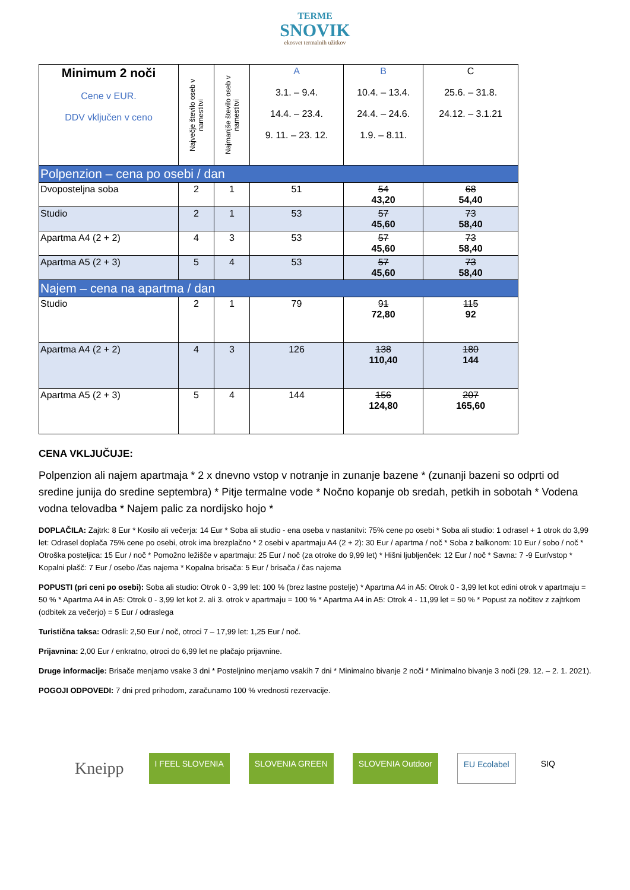TERME
SNOVIK
ekosvet termalnih užitkov
| Minimum 2 noči Cene v EUR. DDV vključen v ceno | Največje število oseb v namestitvi | Najmanjše število oseb v namestitvi | A 3.1. – 9.4. 14.4. – 23.4. 9. 11. – 23. 12. | B 10.4. – 13.4. 24.4. – 24.6. 1.9. – 8.11. | C 25.6. – 31.8. 24.12. – 3.1.21 |
| Polpenzion – cena po osebi / dan | | | | | |
| Dvoposteljna soba | 2 | 1 | 51 | 54 43,20 | 68 54,40 |
| Studio | 2 | 1 | 53 | 57 45,60 | 73 58,40 |
| Apartma A4 (2 + 2) | 4 | 3 | 53 | 57 45,60 | 73 58,40 |
| Apartma A5 (2 + 3) | 5 | 4 | 53 | 57 45,60 | 73 58,40 |
| Najem – cena na apartma / dan | | | | | |
| Studio | 2 | 1 | 79 | 91 72,80 | 115 92 |
| Apartma A4 (2 + 2) | 4 | 3 | 126 | 138 110,40 | 180 144 |
| Apartma A5 (2 + 3) | 5 | 4 | 144 | 156 124,80 | 207 165,60 |
CENA VKLJUČUJE:
Polpenzion ali najem apartmaja * 2 x dnevno vstop v notranje in zunanje bazene * (zunanji bazeni so odprti od sredine junija do sredine septembra) * Pitje termalne vode * Nočno kopanje ob sredah, petkih in sobotah * Vodena vodna telovadba * Najem palic za nordijsko hojo *
DOPLAČILA: Zajtrk: 8 Eur * Kosilo ali večerja: 14 Eur * Soba ali studio - ena oseba v nastanitvi: 75% cene po osebi * Soba ali studio: 1 odrasel + 1 otrok do 3,99 let: Odrasel doplača 75% cene po osebi, otrok ima brezplačno * 2 osebi v apartmaju A4 (2 + 2): 30 Eur / apartma / noč * Soba z balkonom: 10 Eur / sobo / noč * Otroška posteljica: 15 Eur / noč * Pomožno ležišče v apartmaju: 25 Eur / noč (za otroke do 9,99 let) * Hišni ljubljenček: 12 Eur / noč * Savna: 7 -9 Eur/vstop * Kopalni plašč: 7 Eur / osebo /čas najema * Kopalna brisača: 5 Eur / brisača / čas najema
POPUSTI (pri ceni po osebi): Soba ali studio: Otrok 0 - 3,99 let: 100 % (brez lastne postelje) * Apartma A4 in A5: Otrok 0 - 3,99 let kot edini otrok v apartmaju = 50 % * Apartma A4 in A5: Otrok 0 - 3,99 let kot 2. ali 3. otrok v apartmaju = 100 % * Apartma A4 in A5: Otrok 4 - 11,99 let = 50 % * Popust za nočitev z zajtrkom (odbitek za večerjo) = 5 Eur / odraslega
Turistična taksa: Odrasli: 2,50 Eur / noč, otroci 7 – 17,99 let: 1,25 Eur / noč.
Prijavnina: 2,00 Eur / enkratno, otroci do 6,99 let ne plačajo prijavnine.
Druge informacije: Brisače menjamo vsake 3 dni * Posteljnino menjamo vsakih 7 dni * Minimalno bivanje 2 noči * Minimalno bivanje 3 noči (29. 12. – 2. 1. 2021).
POGOJI ODPOVEDI: 7 dni pred prihodom, zaračunamo 100 % vrednosti rezervacije.
Kneipp
I FEEL SLOVENIA SLOVENIA GREEN SLOVENIA Outdoor EU Ecolabel SIQ